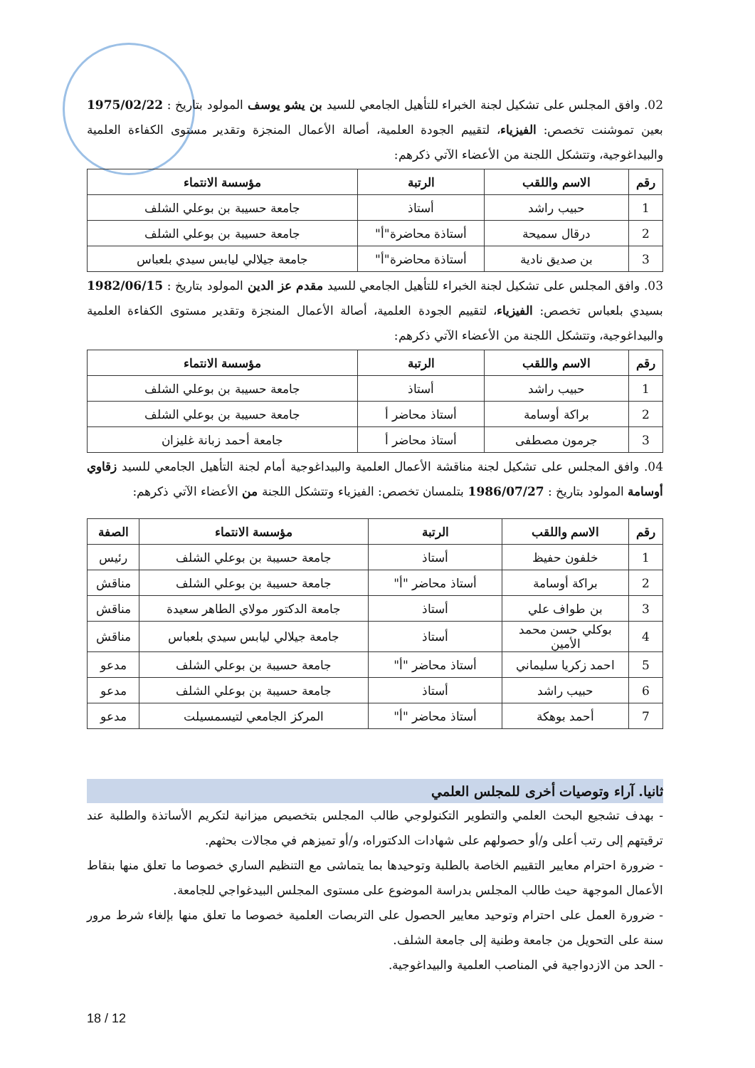02. وافق المجلس على تشكيل لجنة الخبراء للتأهيل الجامعي للسيد بن يشو يوسف المولود بتاريخ : 1975/02/22 بعين تموشنت تخصص: الفيزياء، لتقييم الجودة العلمية، أصالة الأعمال المنجزة وتقدير مستوى الكفاءة العلمية والبيداغوجية، وتتشكل اللجنة من الأعضاء الآتي ذكرهم:
| رقم | الاسم واللقب | الرتبة | مؤسسة الانتماء |
| --- | --- | --- | --- |
| 1 | حبيب راشد | أستاذ | جامعة حسيبة بن بوعلي الشلف |
| 2 | درقال سميحة | أستاذة محاضرة"أ" | جامعة حسيبة بن بوعلي الشلف |
| 3 | بن صديق نادية | أستاذة محاضرة"أ" | جامعة جيلالي ليابس سيدي بلعباس |
03. وافق المجلس على تشكيل لجنة الخبراء للتأهيل الجامعي للسيد مقدم عز الدين المولود بتاريخ : 1982/06/15 بسيدي بلعباس تخصص: الفيزياء، لتقييم الجودة العلمية، أصالة الأعمال المنجزة وتقدير مستوى الكفاءة العلمية والبيداغوجية، وتتشكل اللجنة من الأعضاء الآتي ذكرهم:
| رقم | الاسم واللقب | الرتبة | مؤسسة الانتماء |
| --- | --- | --- | --- |
| 1 | حبيب راشد | أستاذ | جامعة حسيبة بن بوعلي الشلف |
| 2 | براكة أوسامة | أستاذ محاضر أ | جامعة حسيبة بن بوعلي الشلف |
| 3 | جرمون مصطفى | أستاذ محاضر أ | جامعة أحمد زبانة غليزان |
04. وافق المجلس على تشكيل لجنة مناقشة الأعمال العلمية والبيداغوجية أمام لجنة التأهيل الجامعي للسيد زقاوي أوسامة المولود بتاريخ : 1986/07/27 بتلمسان تخصص: الفيزياء وتتشكل اللجنة من الأعضاء الآتي ذكرهم:
| رقم | الاسم واللقب | الرتبة | مؤسسة الانتماء | الصفة |
| --- | --- | --- | --- | --- |
| 1 | خلفون حفيظ | أستاذ | جامعة حسيبة بن بوعلي الشلف | رئيس |
| 2 | براكة أوسامة | أستاذ محاضر "أ" | جامعة حسيبة بن بوعلي الشلف | مناقش |
| 3 | بن طواف علي | أستاذ | جامعة الدكتور مولاي الطاهر سعيدة | مناقش |
| 4 | بوكلي حسن محمد الأمين | أستاذ | جامعة جيلالي ليابس سيدي بلعباس | مناقش |
| 5 | احمد زكريا سليماني | أستاذ محاضر "أ" | جامعة حسيبة بن بوعلي الشلف | مدعو |
| 6 | حبيب راشد | أستاذ | جامعة حسيبة بن بوعلي الشلف | مدعو |
| 7 | أحمد بوهكة | أستاذ محاضر "أ" | المركز الجامعي لتيسمسيلت | مدعو |
ثانيا. آراء وتوصيات أخرى للمجلس العلمي
- بهدف تشجيع البحث العلمي والتطوير التكنولوجي طالب المجلس بتخصيص ميزانية لتكريم الأساتذة والطلبة عند ترقيتهم إلى رتب أعلى و/أو حصولهم على شهادات الدكتوراه، و/أو تميزهم في مجالات بحثهم.
- ضرورة احترام معايير التقييم الخاصة بالطلبة وتوحيدها بما يتماشى مع التنظيم الساري خصوصا ما تعلق منها بنقاط الأعمال الموجهة حيث طالب المجلس بدراسة الموضوع على مستوى المجلس البيدغواجي للجامعة.
- ضرورة العمل على احترام وتوحيد معايير الحصول على التربصات العلمية خصوصا ما تعلق منها بإلغاء شرط مرور سنة على التحويل من جامعة وطنية إلى جامعة الشلف.
- الحد من الازدواجية في المناصب العلمية والبيداغوجية.
18 / 12